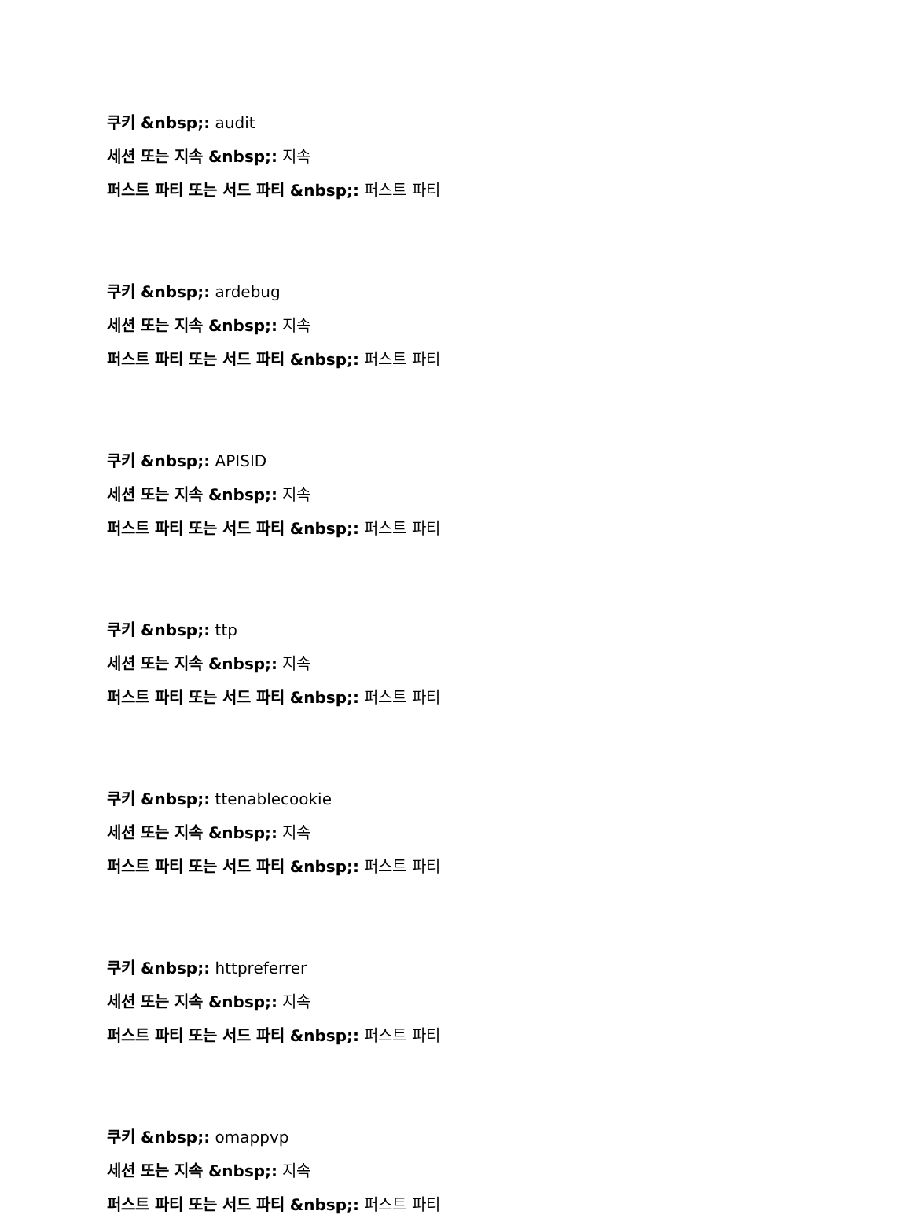쿠키 &nbsp;: audit
세션 또는 지속 &nbsp;: 지속
퍼스트 파티 또는 서드 파티 &nbsp;: 퍼스트 파티
쿠키 &nbsp;: ardebug
세션 또는 지속 &nbsp;: 지속
퍼스트 파티 또는 서드 파티 &nbsp;: 퍼스트 파티
쿠키 &nbsp;: APISID
세션 또는 지속 &nbsp;: 지속
퍼스트 파티 또는 서드 파티 &nbsp;: 퍼스트 파티
쿠키 &nbsp;: ttp
세션 또는 지속 &nbsp;: 지속
퍼스트 파티 또는 서드 파티 &nbsp;: 퍼스트 파티
쿠키 &nbsp;: ttenablecookie
세션 또는 지속 &nbsp;: 지속
퍼스트 파티 또는 서드 파티 &nbsp;: 퍼스트 파티
쿠키 &nbsp;: httpreferrer
세션 또는 지속 &nbsp;: 지속
퍼스트 파티 또는 서드 파티 &nbsp;: 퍼스트 파티
쿠키 &nbsp;: omappvp
세션 또는 지속 &nbsp;: 지속
퍼스트 파티 또는 서드 파티 &nbsp;: 퍼스트 파티